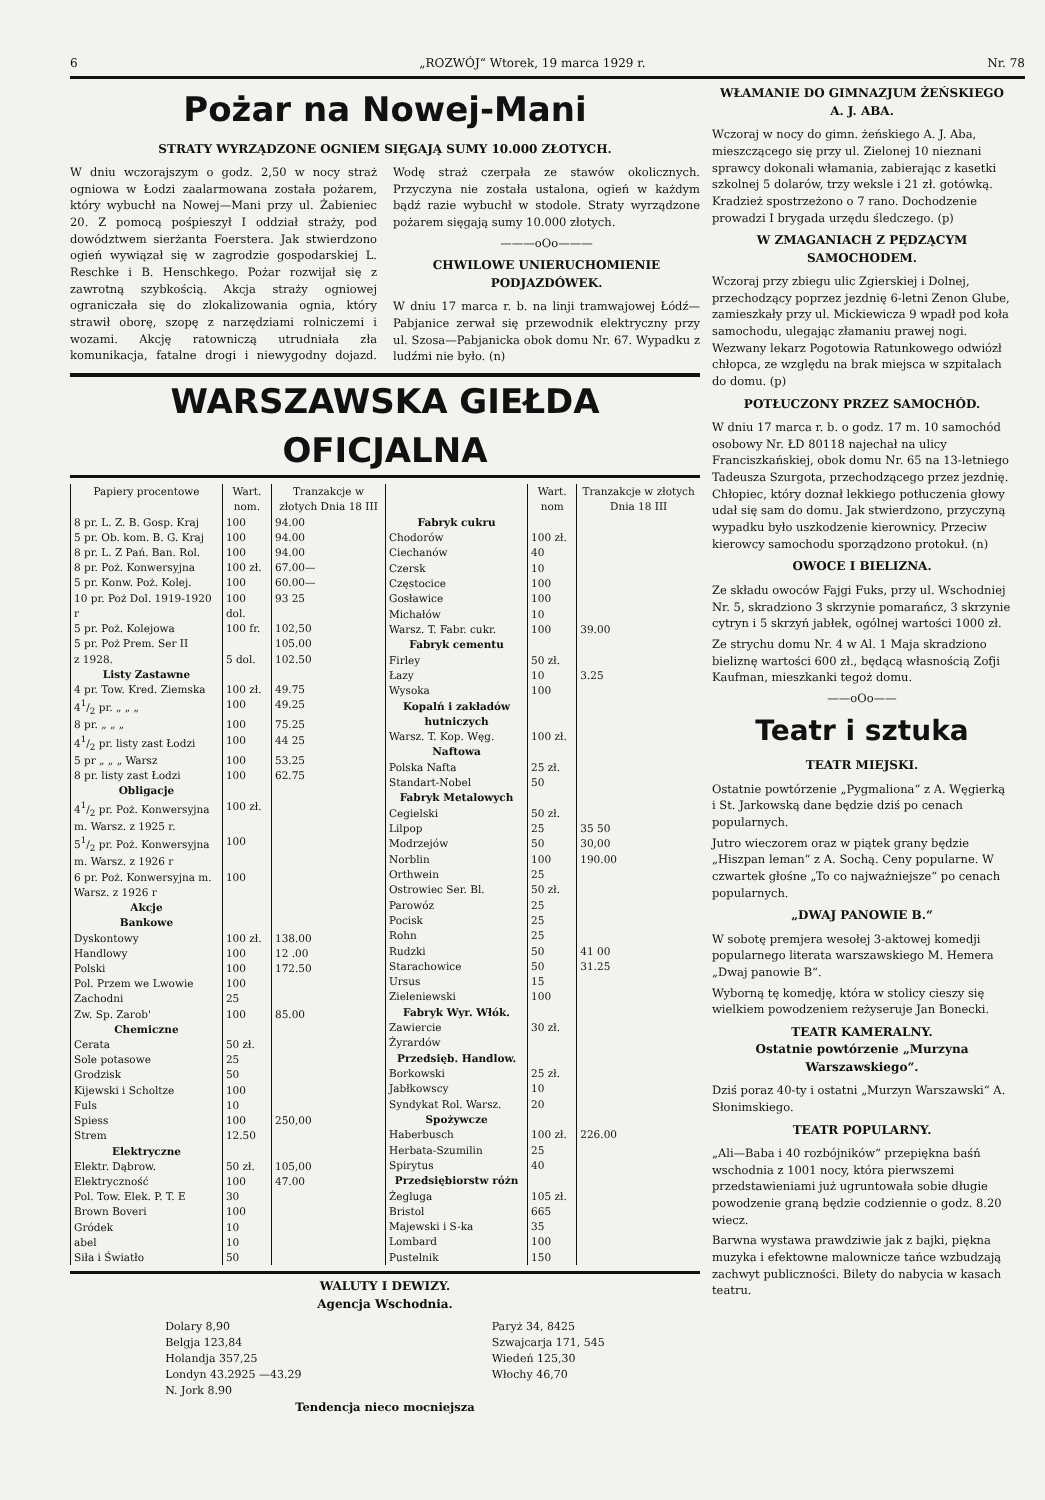6 „ROZWÓJ“ Wtorek, 19 marca 1929 r. Nr. 78
Pożar na Nowej-Mani
STRATY WYRZĄDZONE OGNIEM SIĘGAJĄ SUMY 10.000 ZŁOTYCH.
W dniu wczorajszym o godz. 2,50 w nocy straż ogniowa w Łodzi zaalarmowana została pożarem, który wybuchł na Nowej—Mani przy ul. Żabieniec 20. Z pomocą pośpieszył I oddział straży, pod dowództwem sierżanta Foerstera. Jak stwierdzono ogień wywiązał się w zagrodzie gospodarskiej L. Reschke i B. Henschkego. Pożar rozwijał się z zawrotną szybkością. Akcja straży ogniowej ograniczała się do zlokalizowania ognia, który strawił oborę, szopę z narzędziami rolniczemi i wozami. Akcję ratowniczą utrudniała zła komunikacja, fatalne drogi i niewygodny dojazd. Wodę straż czerpała ze stawów okolicznych. Przyczyna nie została ustalona, ogień w każdym bądź razie wybuchł w stodole. Straty wyrządzone pożarem sięgają sumy 10.000 złotych.
———oOo———
CHWILOWE UNIERUCHOMIENIE PODJAZDÓWEK.
W dniu 17 marca r. b. na linji tramwajowej Łódź—Pabjanice zerwał się przewodnik elektryczny przy ul. Szosa—Pabjanicka obok domu Nr. 67. Wypadku z ludźmi nie było. (n)
WARSZAWSKA GIEŁDA OFICJALNA
| Papiery procentowe | Wart. nom. | Tranzakcje w złotych Dnia 18 III |
| --- | --- | --- |
| 8 pr. L. Z. B. Gosp. Kraj | 100 | 94.00 |
| 5 pr. Ob. kom. B. G. Kraj | 100 | 94.00 |
| 8 pr. L. Z Pań. Ban. Rol. | 100 | 94.00 |
| 8 pr. Poż. Konwersyjna | 100 zł. | 67.00— |
| 5 pr. Konw. Poż. Kolej. | 100 | 60.00— |
| 10 pr. Poż Dol. 1919-1920 r | 100 dol. | 93 25 |
| 5 pr. Poż. Kolejowa | 100 fr. | 102,50 |
| 5 pr. Poż Prem. Ser II | | 105.00 |
| z 1928. | 5 dol. | 102.50 |
| Listy Zastawne | | |
| 4 pr. Tow. Kred. Ziemska | 100 zł. | 49.75 |
| 41/2 pr. „ „ „ | 100 | 49.25 |
| 8 pr. „ „ „ | 100 | 75.25 |
| 41/2 pr. listy zast Łodzi | 100 | 44 25 |
| 5 pr „ „ „ Warsz | 100 | 53.25 |
| 8 pr. listy zast Łodzi | 100 | 62.75 |
| Obligacje | | |
| 41/2 pr. Poż. Konwersyjna m. Warsz. z 1925 r. | 100 zł. | |
| 51/2 pr. Poż. Konwersyjna m. Warsz. z 1926 r | 100 | |
| 6 pr. Poż. Konwersyjna m. Warsz. z 1926 r | 100 | |
| Akcje | | |
| Bankowe | | |
| Dyskontowy | 100 zł. | 138.00 |
| Handlowy | 100 | 12 .00 |
| Polski | 100 | 172.50 |
| Pol. Przem we Lwowie | 100 | |
| Zachodni | 25 | |
| Zw. Sp. Zarob' | 100 | 85.00 |
| Chemiczne | | |
| Cerata | 50 zł. | |
| Sole potasowe | 25 | |
| Grodzisk | 50 | |
| Kijewski i Scholtze | 100 | |
| Fuls | 10 | |
| Spiess | 100 | 250,00 |
| Strem | 12.50 | |
| Elektryczne | | |
| Elektr. Dąbrow. | 50 zł. | 105,00 |
| Elektryczność | 100 | 47.00 |
| Pol. Tow. Elek. P. T. E | 30 | |
| Brown Boveri | 100 | |
| Gródek | 10 | |
| abel | 10 | |
| Siła i Światło | 50 | |
| | Wart. nom | Tranzakcje w złotych Dnia 18 III |
| --- | --- | --- |
| Fabryk cukru | | |
| Chodorów | 100 zł. | |
| Ciechanów | 40 | |
| Czersk | 10 | |
| Częstocice | 100 | |
| Gosławice | 100 | |
| Michałów | 10 | |
| Warsz. T. Fabr. cukr. | 100 | 39.00 |
| Fabryk cementu | | |
| Firley | 50 zł. | |
| Łazy | 10 | 3.25 |
| Wysoka | 100 | |
| Kopalń i zakładów hutniczych | | |
| Warsz. T. Kop. Węg. | 100 zł. | |
| Naftowa | | |
| Polska Nafta | 25 zł. | |
| Standart-Nobel | 50 | |
| Fabryk Metalowych | | |
| Cegielski | 50 zł. | |
| Lilpop | 25 | 35 50 |
| Modrzejów | 50 | 30,00 |
| Norblin | 100 | 190.00 |
| Orthwein | 25 | |
| Ostrowiec Ser. Bl. | 50 zł. | |
| Parowóz | 25 | |
| Pocisk | 25 | |
| Rohn | 25 | |
| Rudzki | 50 | 41 00 |
| Starachowice | 50 | 31.25 |
| Ursus | 15 | |
| Zieleniewski | 100 | |
| Fabryk Wyr. Włók. | | |
| Zawiercie | 30 zł. | |
| Żyrardów | | |
| Przedsięb. Handlow. | | |
| Borkowski | 25 zł. | |
| Jabłkowscy | 10 | |
| Syndykat Rol. Warsz. | 20 | |
| Spożywcze | | |
| Haberbusch | 100 zł. | 226.00 |
| Herbata-Szumilin | 25 | |
| Spirytus | 40 | |
| Przedsiębiorstw różn | | |
| Żegluga | 105 zł. | |
| Bristol | 665 | |
| Majewski i S-ka | 35 | |
| Lombard | 100 | |
| Pustelnik | 150 | |
WALUTY I DEWIZY.
Agencja Wschodnia.
Dolary 8,90
Belgja 123,84
Holandja 357,25
Londyn 43.2925 —43.29
N. Jork 8.90
Paryż 34, 8425
Szwajcarja 171, 545
Wiedeń 125,30
Włochy 46,70
Tendencja nieco mocniejsza
WŁAMANIE DO GIMNAZJUM ŻEŃSKIEGO A. J. ABA.
Wczoraj w nocy do gimn. żeńskiego A. J. Aba, mieszczącego się przy ul. Zielonej 10 nieznani sprawcy dokonali włamania, zabierając z kasetki szkolnej 5 dolarów, trzy weksle i 21 zł. gotówką. Kradzież spostrzeżono o 7 rano. Dochodzenie prowadzi I brygada urzędu śledczego. (p)
W ZMAGANIACH Z PĘDZĄCYM SAMOCHODEM.
Wczoraj przy zbiegu ulic Zgierskiej i Dolnej, przechodzący poprzez jezdnię 6-letni Zenon Glube, zamieszkały przy ul. Mickiewicza 9 wpadł pod koła samochodu, ulegając złamaniu prawej nogi. Wezwany lekarz Pogotowia Ratunkowego odwiózł chłopca, ze względu na brak miejsca w szpitalach do domu. (p)
POTŁUCZONY PRZEZ SAMOCHÓD.
W dniu 17 marca r. b. o godz. 17 m. 10 samochód osobowy Nr. ŁD 80118 najechał na ulicy Franciszkańskiej, obok domu Nr. 65 na 13-letniego Tadeusza Szurgota, przechodzącego przez jezdnię. Chłopiec, który doznał lekkiego potłuczenia głowy udał się sam do domu. Jak stwierdzono, przyczyną wypadku było uszkodzenie kierownicy. Przeciw kierowcy samochodu sporządzono protokuł. (n)
OWOCE I BIELIZNA.
Ze składu owoców Fajgi Fuks, przy ul. Wschodniej Nr. 5, skradziono 3 skrzynie pomarańcz, 3 skrzynie cytryn i 5 skrzyń jabłek, ogólnej wartości 1000 zł.
Ze strychu domu Nr. 4 w Al. 1 Maja skradziono bieliznę wartości 600 zł., będącą własnością Zofji Kaufman, mieszkanki tegoż domu.
——oOo——
Teatr i sztuka
TEATR MIEJSKI.
Ostatnie powtórzenie „Pygmaliona“ z A. Węgierką i St. Jarkowską dane będzie dziś po cenach popularnych.
Jutro wieczorem oraz w piątek grany będzie „Hiszpan leman“ z A. Sochą. Ceny popularne. W czwartek głośne „To co najważniejsze“ po cenach popularnych.
„DWAJ PANOWIE B.“
W sobotę premjera wesołej 3-aktowej komedji popularnego literata warszawskiego M. Hemera „Dwaj panowie B“.
Wyborną tę komedję, która w stolicy cieszy się wielkiem powodzeniem reżyseruje Jan Bonecki.
TEATR KAMERALNY.
Ostatnie powtórzenie „Murzyna Warszawskiego“.
Dziś poraz 40-ty i ostatni „Murzyn Warszawski“ A. Słonimskiego.
TEATR POPULARNY.
„Ali—Baba i 40 rozbójników“ przepiękna baśń wschodnia z 1001 nocy, która pierwszemi przedstawieniami już ugruntowała sobie długie powodzenie graną będzie codziennie o godz. 8.20 wiecz.
Barwna wystawa prawdziwie jak z bajki, piękna muzyka i efektowne malownicze tańce wzbudzają zachwyt publiczności. Bilety do nabycia w kasach teatru.